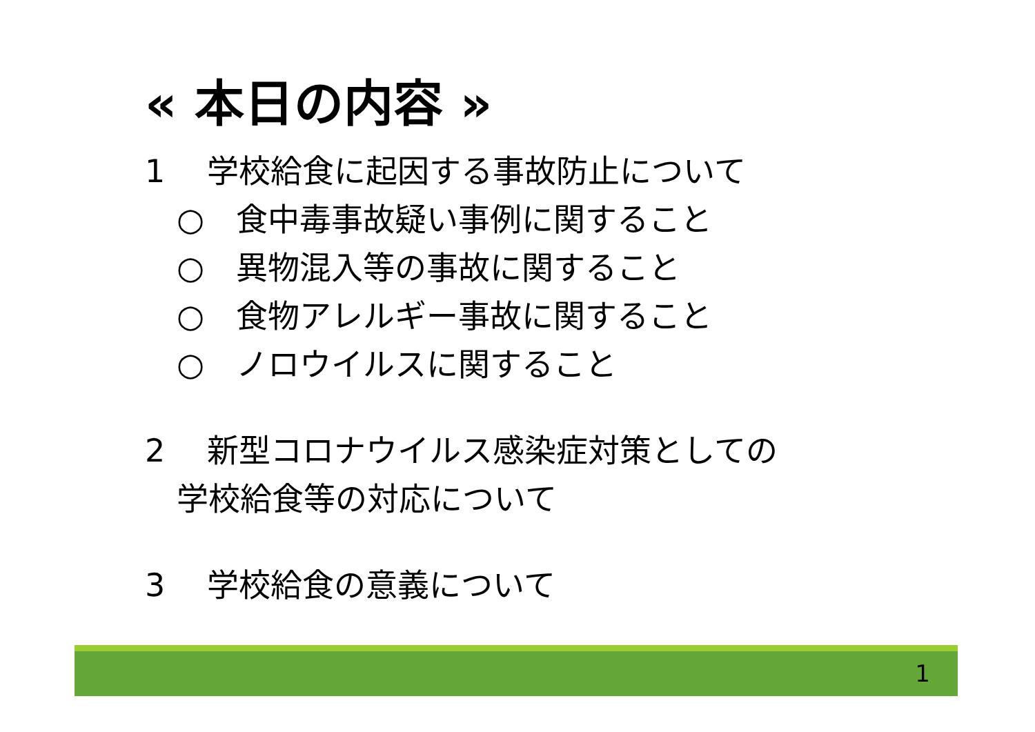« 本日の内容 »
1　 学校給食に起因する事故防止について
　○　食中毒事故疑い事例に関すること
　○　異物混入等の事故に関すること
　○　食物アレルギー事故に関すること
　○　ノロウイルスに関すること
2　 新型コロナウイルス感染症対策としての
　学校給食等の対応について
3　 学校給食の意義について
1